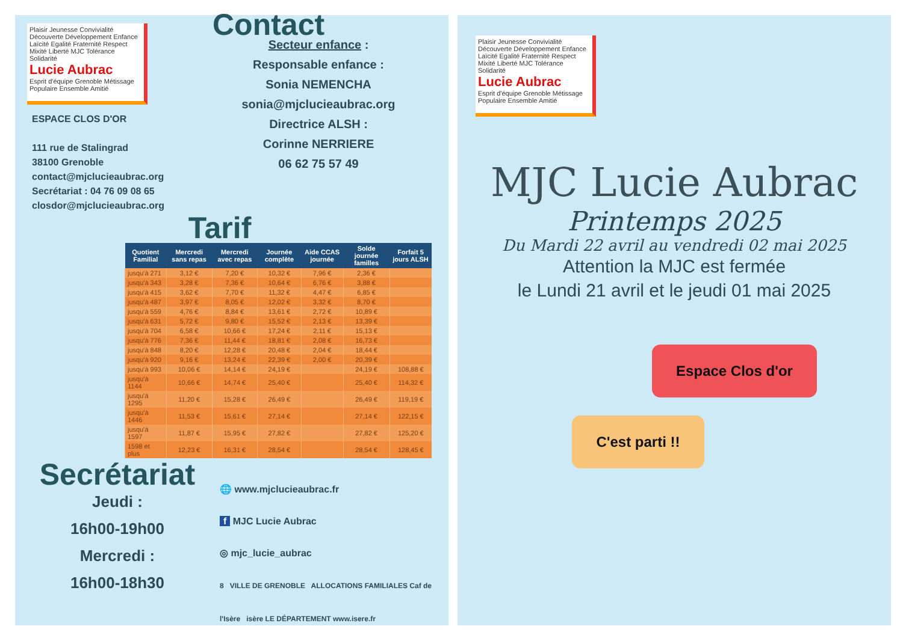Plaisir Jeunesse Convivialité Découverte Développement Enfance Laïcité Egalité Fraternité Respect Mixité Liberté MJC Tolérance Solidarité
Lucie Aubrac
Esprit d'équipe Grenoble Métissage Populaire Ensemble Amitié
ESPACE CLOS D'OR
111 rue de Stalingrad
38100 Grenoble
contact@mjclucieaubrac.org
Secrétariat : 04 76 09 08 65
closdor@mjclucieaubrac.org
Contact
Secteur enfance :
Responsable enfance :
Sonia NEMENCHA
sonia@mjclucieaubrac.org
Directrice ALSH :
Corinne NERRIERE
06 62 75 57 49
Tarif
| Quotient Familial | Mercredi sans repas | Mercredi avec repas | Journée complète | Aide CCAS journée | Solde journée familles | Forfait 5 jours ALSH |
| --- | --- | --- | --- | --- | --- | --- |
| jusqu'à 271 | 3,12 € | 7,20 € | 10,32 € | 7,96 € | 2,36 € | |
| jusqu'à 343 | 3,28 € | 7,36 € | 10,64 € | 6,76 € | 3,88 € | |
| jusqu'à 415 | 3,62 € | 7,70 € | 11,32 € | 4,47 € | 6,85 € | |
| jusqu'à 487 | 3,97 € | 8,05 € | 12,02 € | 3,32 € | 8,70 € | |
| jusqu'à 559 | 4,76 € | 8,84 € | 13,61 € | 2,72 € | 10,89 € | |
| jusqu'à 631 | 5,72 € | 9,80 € | 15,52 € | 2,13 € | 13,39 € | |
| jusqu'à 704 | 6,58 € | 10,66 € | 17,24 € | 2,11 € | 15,13 € | |
| jusqu'à 776 | 7,36 € | 11,44 € | 18,81 € | 2,08 € | 16,73 € | |
| jusqu'à 848 | 8,20 € | 12,28 € | 20,48 € | 2,04 € | 18,44 € | |
| jusqu'à 920 | 9,16 € | 13,24 € | 22,39 € | 2,00 € | 20,39 € | |
| jusqu'à 993 | 10,06 € | 14,14 € | 24,19 € | | 24,19 € | 108,88 € |
| jusqu'à 1144 | 10,66 € | 14,74 € | 25,40 € | | 25,40 € | 114,32 € |
| jusqu'à 1295 | 11,20 € | 15,28 € | 26,49 € | | 26,49 € | 119,19 € |
| jusqu'à 1446 | 11,53 € | 15,61 € | 27,14 € | | 27,14 € | 122,15 € |
| jusqu'à 1597 | 11,87 € | 15,95 € | 27,82 € | | 27,82 € | 125,20 € |
| 1598 et plus | 12,23 € | 16,31 € | 28,54 € | | 28,54 € | 128,45 € |
Secrétariat
Jeudi :
16h00-19h00
Mercredi :
16h00-18h30
🌐 www.mjclucieaubrac.fr
f MJC Lucie Aubrac
◎ mjc_lucie_aubrac
8 VILLE DE GRENOBLE ALLOCATIONS FAMILIALES Caf de l'Isère isère LE DÉPARTEMENT www.isere.fr
Plaisir Jeunesse Convivialité Découverte Développement Enfance Laïcité Egalité Fraternité Respect Mixité Liberté MJC Tolérance Solidarité
Lucie Aubrac
Esprit d'équipe Grenoble Métissage Populaire Ensemble Amitié
MJC Lucie Aubrac
Printemps 2025
Du Mardi 22 avril au vendredi 02 mai 2025
Attention la MJC est fermée
le Lundi 21 avril et le jeudi 01 mai 2025
Espace Clos d'or
C'est parti !!